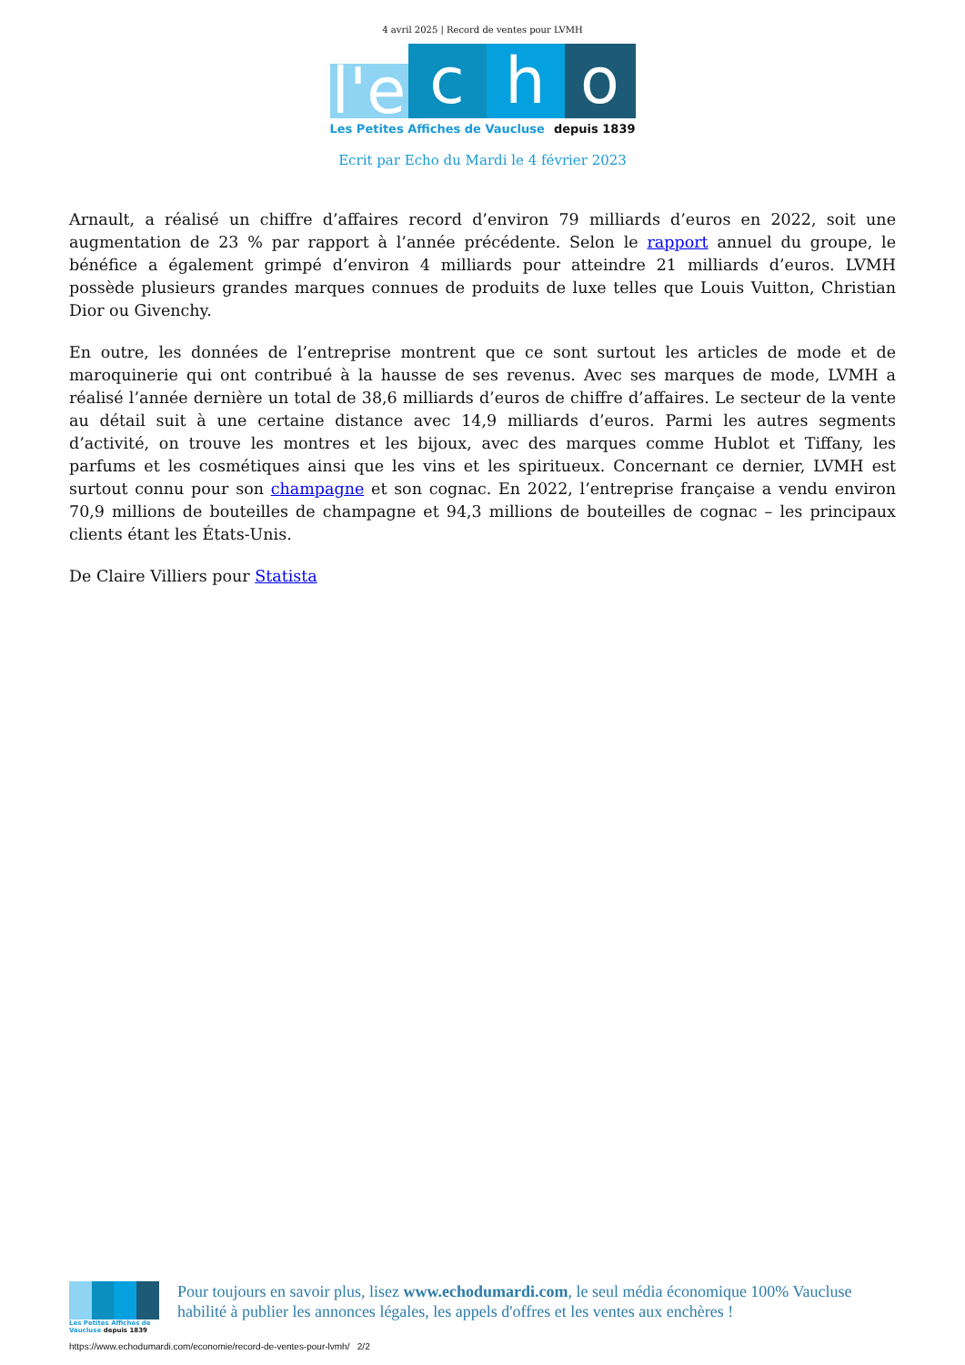4 avril 2025 | Record de ventes pour LVMH
l'e
c
h
o
Les Petites Affiches de Vaucluse depuis 1839
Ecrit par Echo du Mardi le 4 février 2023
Arnault, a réalisé un chiffre d’affaires record d’environ 79 milliards d’euros en 2022, soit une augmentation de 23 % par rapport à l’année précédente. Selon le rapport annuel du groupe, le bénéfice a également grimpé d’environ 4 milliards pour atteindre 21 milliards d’euros. LVMH possède plusieurs grandes marques connues de produits de luxe telles que Louis Vuitton, Christian Dior ou Givenchy.
En outre, les données de l’entreprise montrent que ce sont surtout les articles de mode et de maroquinerie qui ont contribué à la hausse de ses revenus. Avec ses marques de mode, LVMH a réalisé l’année dernière un total de 38,6 milliards d’euros de chiffre d’affaires. Le secteur de la vente au détail suit à une certaine distance avec 14,9 milliards d’euros. Parmi les autres segments d’activité, on trouve les montres et les bijoux, avec des marques comme Hublot et Tiffany, les parfums et les cosmétiques ainsi que les vins et les spiritueux. Concernant ce dernier, LVMH est surtout connu pour son champagne et son cognac. En 2022, l’entreprise française a vendu environ 70,9 millions de bouteilles de champagne et 94,3 millions de bouteilles de cognac – les principaux clients étant les États-Unis.
De Claire Villiers pour Statista
Les Petites Affiches de Vaucluse depuis 1839
Pour toujours en savoir plus, lisez www.echodumardi.com, le seul média économique 100% Vaucluse habilité à publier les annonces légales, les appels d'offres et les ventes aux enchères !
https://www.echodumardi.com/economie/record-de-ventes-pour-lvmh/ 2/2